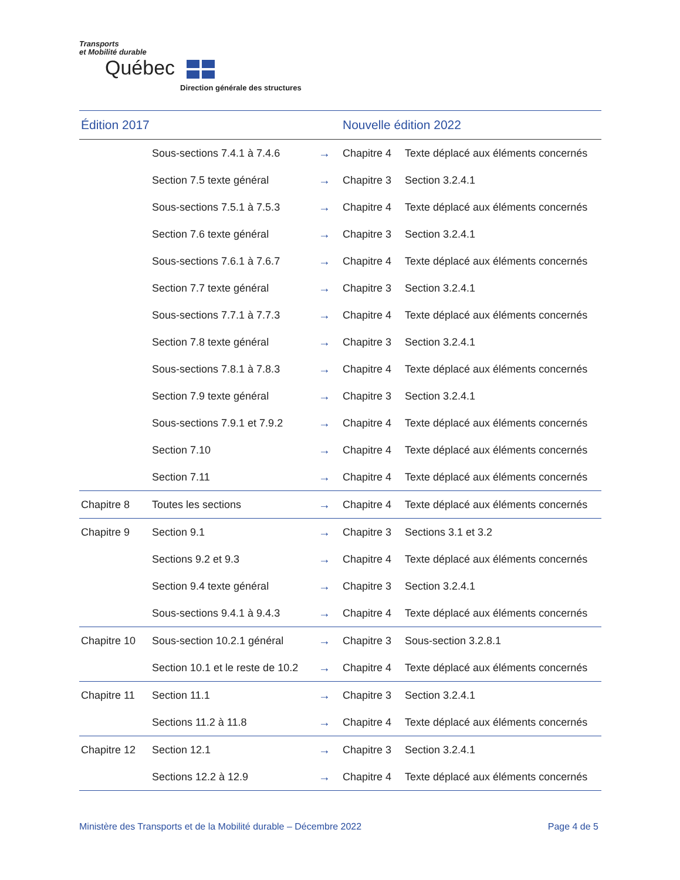Transports
et Mobilité durable
Québec
Direction générale des structures
| Édition 2017 | | | Nouvelle édition 2022 | |
| --- | --- | --- | --- | --- |
| | Sous-sections 7.4.1 à 7.4.6 | → | Chapitre 4 | Texte déplacé aux éléments concernés |
| | Section 7.5 texte général | → | Chapitre 3 | Section 3.2.4.1 |
| | Sous-sections 7.5.1 à 7.5.3 | → | Chapitre 4 | Texte déplacé aux éléments concernés |
| | Section 7.6 texte général | → | Chapitre 3 | Section 3.2.4.1 |
| | Sous-sections 7.6.1 à 7.6.7 | → | Chapitre 4 | Texte déplacé aux éléments concernés |
| | Section 7.7 texte général | → | Chapitre 3 | Section 3.2.4.1 |
| | Sous-sections 7.7.1 à 7.7.3 | → | Chapitre 4 | Texte déplacé aux éléments concernés |
| | Section 7.8 texte général | → | Chapitre 3 | Section 3.2.4.1 |
| | Sous-sections 7.8.1 à 7.8.3 | → | Chapitre 4 | Texte déplacé aux éléments concernés |
| | Section 7.9 texte général | → | Chapitre 3 | Section 3.2.4.1 |
| | Sous-sections 7.9.1 et 7.9.2 | → | Chapitre 4 | Texte déplacé aux éléments concernés |
| | Section 7.10 | → | Chapitre 4 | Texte déplacé aux éléments concernés |
| | Section 7.11 | → | Chapitre 4 | Texte déplacé aux éléments concernés |
| Chapitre 8 | Toutes les sections | → | Chapitre 4 | Texte déplacé aux éléments concernés |
| Chapitre 9 | Section 9.1 | → | Chapitre 3 | Sections 3.1 et 3.2 |
| | Sections 9.2 et 9.3 | → | Chapitre 4 | Texte déplacé aux éléments concernés |
| | Section 9.4 texte général | → | Chapitre 3 | Section 3.2.4.1 |
| | Sous-sections 9.4.1 à 9.4.3 | → | Chapitre 4 | Texte déplacé aux éléments concernés |
| Chapitre 10 | Sous-section 10.2.1 général | → | Chapitre 3 | Sous-section 3.2.8.1 |
| | Section 10.1 et le reste de 10.2 | → | Chapitre 4 | Texte déplacé aux éléments concernés |
| Chapitre 11 | Section 11.1 | → | Chapitre 3 | Section 3.2.4.1 |
| | Sections 11.2 à 11.8 | → | Chapitre 4 | Texte déplacé aux éléments concernés |
| Chapitre 12 | Section 12.1 | → | Chapitre 3 | Section 3.2.4.1 |
| | Sections 12.2 à 12.9 | → | Chapitre 4 | Texte déplacé aux éléments concernés |
Ministère des Transports et de la Mobilité durable – Décembre 2022 Page 4 de 5